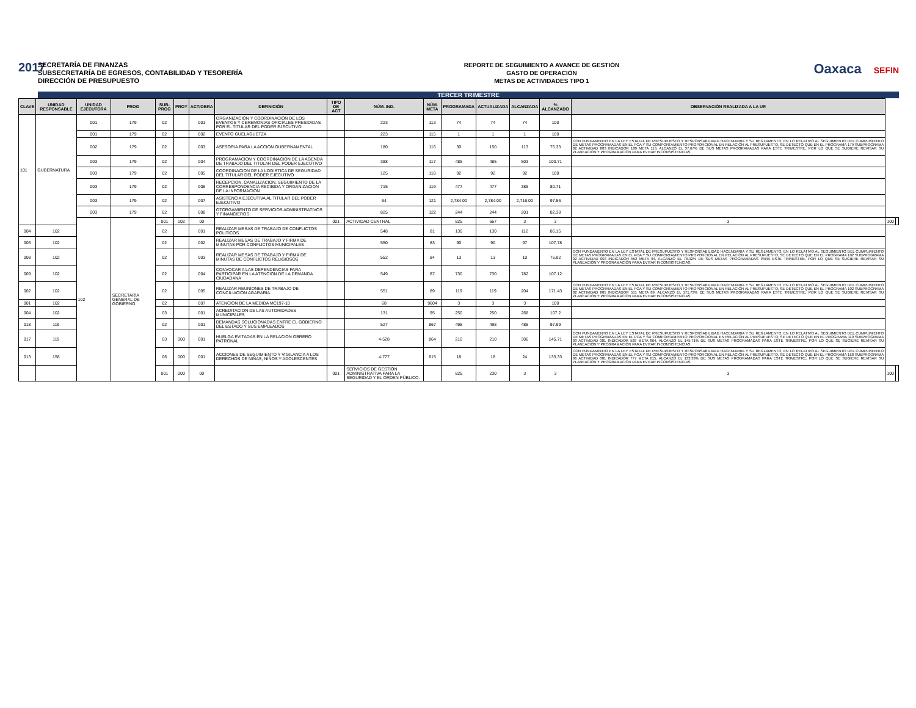2017
SECRETARÍA DE FINANZAS
SUBSECRETARÍA DE EGRESOS, CONTABILIDAD Y TESORERÍA
DIRECCIÓN DE PRESUPUESTO
REPORTE DE SEGUIMIENTO A AVANCE DE GESTIÓN
GASTO DE OPERACIÓN
METAS DE ACTIVIDADES TIPO 1
Oaxaca SEFIN
TERCER TRIMESTRE
| CLAVE | UNIDAD RESPONSABLE | UNIDAD EJECUTORA | PROG | SUB-PROG | PROY | ACT/OBRA | DEFINICIÓN | TIPO DE ACT | NÚM. IND. | NÚM. META | PROGRAMADA | ACTUALIZADA | ALCANZADA | % ALCANZADO | OBSERVACIÓN REALIZADA A LA UR | | |
| --- | --- | --- | --- | --- | --- | --- | --- | --- | --- | --- | --- | --- | --- | --- | --- | --- | --- |
| 101 | GUBERNATURA | 001 | 179 | 02 | | 001 | ORGANIZACIÓN Y COORDINACIÓN DE LOS EVENTOS Y CEREMONIAS OFICIALES PRESIDIDAS POR EL TITULAR DEL PODER EJECUTIVO | | 223 | 113 | 74 | 74 | 74 | 100 | | | |
| | | 001 | 179 | 02 | | 002 | EVENTO GUELAGUETZA | | 223 | 115 | 1 | 1 | 1 | 100 | | | |
| | | 002 | 179 | 02 | | 003 | ASESORIA PARA LA ACCION GUBERNAMENTAL | | 180 | 116 | 30 | 150 | 113 | 75.33 | CON FUNDAMENTO EN LA LEY ESTATAL DE PRESUPUESTO Y RESPONSABILIDAD HACENDARIA Y SU REGLAMENTO, EN LO RELATIVO AL SEGUIMIENTO DEL CUMPLIMIENTO DE METAS PROGRAMADAS EN EL POA Y SU COMPORTAMIENTO PROPORCIONAL EN RELACIÓN AL PRESUPUESTO, SE DETECTÓ QUE EN EL PROGRAMA 179 SUBPROGRAMA 02 ACTIVIDAD 003 INDICADOR 180 META 116, ALCANZÓ EL 37.67% DE SUS METAS PROGRAMADAS PARA ESTE TRIMESTRE, POR LO QUE SE SUGIERE REVISAR SU PLANEACIÓN Y PROGRAMACIÓN PARA EVITAR INCONSISTENCIAS. | | |
| | | 003 | 179 | 02 | | 004 | PROGRAMACION Y COORDINACION DE LA AGENDA DE TRABAJO DEL TITULAR DEL PODER EJECUTIVO | | 388 | 117 | 485 | 485 | 503 | 103.71 | | | |
| | | 003 | 179 | 02 | | 005 | COORDINACION DE LA LOGISTICA DE SEGURIDAD DEL TITULAR DEL PODER EJECUTIVO | | 125 | 118 | 92 | 92 | 92 | 100 | | | |
| | | 003 | 179 | 02 | | 006 | RECEPCION, CANALIZACION, SEGUIMIENTO DE LA CORRESPONDENCIA RECIBIDA Y ORGANIZACION DE LA INFORMACION | | 715 | 119 | 477 | 477 | 385 | 80.71 | | | |
| | | 003 | 179 | 02 | | 007 | ASISTENCIA EJECUTIVA AL TITULAR DEL PODER EJECUTIVO | | 64 | 121 | 2,784.00 | 2,784.00 | 2,716.00 | 97.56 | | | |
| | | 003 | 179 | 02 | | 008 | OTORGAMIENTO DE SERVICIOS ADMINISTRATIVOS Y FINANCIEROS | | 825 | 122 | 244 | 244 | 201 | 82.38 | | | |
| | | 102 | SECRETARÍA GENERAL DE GOBIERNO | 001 | 102 | 00 | | 001 | ACTIVIDAD CENTRAL | | 825 | 667 | 3 | 3 | 3 | 100 | |
| 004 | 102 | | | 02 | | 001 | REALIZAR MESAS DE TRABAJO DE CONFLICTOS POLITICOS | | 548 | 81 | 130 | 130 | 112 | 86.15 | | | |
| 005 | 102 | | | 02 | | 002 | REALIZAR MESAS DE TRABAJO Y FIRMA DE MINUTAS POR CONFLICTOS MUNICIPALES | | 550 | 83 | 90 | 90 | 97 | 107.78 | | | |
| 008 | 102 | | | 02 | | 003 | REALIZAR MESAS DE TRABAJO Y FIRMA DE MINUTAS DE CONFLICTOS RELIGIOSOS | | 552 | 84 | 13 | 13 | 10 | 76.92 | CON FUNDAMENTO EN LA LEY ESTATAL DE PRESUPUESTO Y RESPONSABILIDAD HACENDARIA Y SU REGLAMENTO, EN LO RELATIVO AL SEGUIMIENTO DEL CUMPLIMIENTO DE METAS PROGRAMADAS EN EL POA Y SU COMPORTAMIENTO PROPORCIONAL EN RELACIÓN AL PRESUPUESTO, SE DETECTÓ QUE EN EL PROGRAMA 102 SUBPROGRAMA 02 ACTIVIDAD 003 INDICADOR 552 META 84, ALCANZÓ EL 76.92% DE SUS METAS PROGRAMADAS PARA ESTE TRIMESTRE, POR LO QUE SE SUGIERE REVISAR SU PLANEACIÓN Y PROGRAMACIÓN PARA EVITAR INCONSISTENCIAS. | | |
| 009 | 102 | | | 02 | | 004 | CONVOCAR A LAS DEPENDENCIAS PARA PARTICIPAR EN LA ATENCION DE LA DEMANDA CIUDADANA | | 549 | 87 | 730 | 730 | 782 | 107.12 | | | |
| 002 | 102 | | | 02 | | 005 | REALIZAR REUNIONES DE TRABAJO DE CONCILIACION AGARARIA. | | 551 | 89 | 119 | 119 | 204 | 171.43 | CON FUNDAMENTO EN LA LEY ESTATAL DE PRESUPUESTO Y RESPONSABILIDAD HACENDARIA Y SU REGLAMENTO, EN LO RELATIVO AL SEGUIMIENTO DEL CUMPLIMIENTO DE METAS PROGRAMADAS EN EL POA Y SU COMPORTAMIENTO PROPORCIONAL EN RELACIÓN AL PRESUPUESTO, SE DETECTÓ QUE EN EL PROGRAMA 102 SUBPROGRAMA 02 ACTIVIDAD 005 INDICADOR 551 META 89, ALCANZÓ EL 171.73% DE SUS METAS PROGRAMADAS PARA ESTE TRIMESTRE, POR LO QUE SE SUGIERE REVISAR SU PLANEACIÓN Y PROGRAMACIÓN PARA EVITAR INCONSISTENCIAS. | | |
| 001 | 102 | | | 02 | | 007 | ATENCION DE LA MEDIDA MC197-10 | | 68 | 9604 | 3 | 3 | 3 | 100 | | | |
| 004 | 102 | | | 03 | | 001 | ACREDITACION DE LAS AUTORIDADES MUNICIPALES | | 131 | 95 | 250 | 250 | 268 | 107.2 | | | |
| 018 | 119 | | | 02 | | 001 | DEMANDAS SOLUCIONADAS ENTRE EL GOBIERNO DEL ESTADO Y SUS EMPLEADOS | | 527 | 867 | 498 | 498 | 488 | 97.99 | | | |
| 017 | 119 | | | 03 | 000 | 001 | HUELGA EVITADAS EN LA RELACION OBRERO PATRONAL | | 4-528 | 864 | 210 | 210 | 306 | 145.71 | CON FUNDAMENTO EN LA LEY ESTATAL DE PRESUPUESTO Y RESPONSABILIDAD HACENDARIA Y SU REGLAMENTO, EN LO RELATIVO AL SEGUIMIENTO DEL CUMPLIMIENTO DE METAS PROGRAMADAS EN EL POA Y SU COMPORTAMIENTO PROPORCIONAL EN RELACIÓN AL PRESUPUESTO, SE DETECTÓ QUE EN EL PROGRAMA 119 SUBPROGRAMA 03 ACTIVIDAD 001 INDICADOR 528 META 864, ALCANZÓ EL 145.71% DE SUS METAS PROGRAMADAS PARA ESTE TRIMESTRE, POR LO QUE SE SUGIERE REVISAR SU PLANEACIÓN Y PROGRAMACIÓN PARA EVITAR INCONSISTENCIAS. | | |
| 013 | 158 | | | 06 | 000 | 001 | ACCIONES DE SEGUIMIENTO Y VIGILANCIA A LOS DERECHOS DE NIÑAS, NIÑOS Y ADOLESCENTES | | 4-777 | 615 | 18 | 18 | 24 | 133.33 | CON FUNDAMENTO EN LA LEY ESTATAL DE PRESUPUESTO Y RESPONSABILIDAD HACENDARIA Y SU REGLAMENTO, EN LO RELATIVO AL SEGUIMIENTO DEL CUMPLIMIENTO DE METAS PROGRAMADAS EN EL POA Y SU COMPORTAMIENTO PROPORCIONAL EN RELACIÓN AL PRESUPUESTO, SE DETECTÓ QUE EN EL PROGRAMA 158 SUBPROGRAMA 06 ACTIVIDAD 001 INDICADOR 777 META 615, ALCANZÓ EL 133.33% DE SUS METAS PROGRAMADAS PARA ESTE TRIMESTRE, POR LO QUE SE SUGIERE REVISAR SU PLANEACIÓN Y PROGRAMACIÓN PARA EVITAR INCONSISTENCIAS. | | |
| | | | | 001 | 000 | 00 | | 001 | SERVICIOS DE GESTIÓN ADMINISTRATIVA PARA LA SEGURIDAD Y EL ORDEN PÚBLICO. | | 825 | 230 | 3 | 3 | 3 | 100 | |